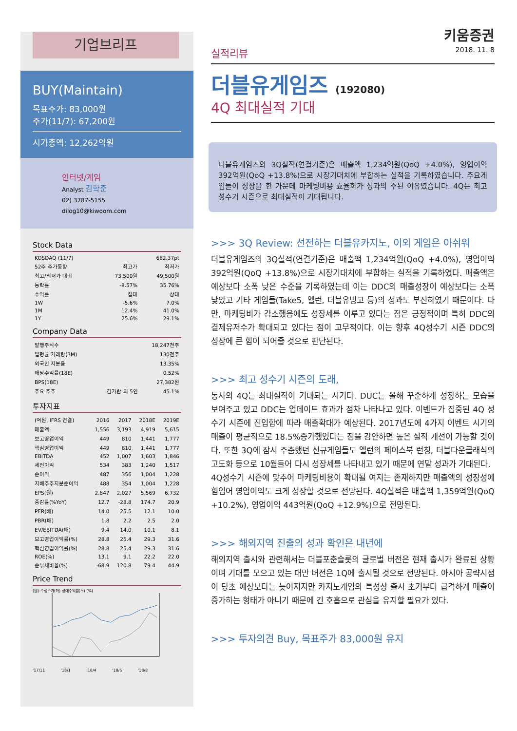기업브리프
BUY(Maintain)
목표주가: 83,000원
주가(11/7): 67,200원
시가총액: 12,262억원
인터넷/게임
Analyst 김학준
02) 3787-5155
dilog10@kiwoom.com
Stock Data
| KOSDAQ (11/7) | | 682.37pt |
| 52주 주가동향 | 최고가 | 최저가 |
| 최고/최저가 대비 | 73,500원 | 49,500원 |
| 등락률 | -8.57% | 35.76% |
| 수익률 | 절대 | 상대 |
| 1W | -5.6% | 7.0% |
| 1M | 12.4% | 41.0% |
| 1Y | 25.6% | 29.1% |
Company Data
| 발행주식수 | | 18,247천주 |
| 일평균 거래량(3M) | | 130천주 |
| 외국인 지분율 | | 13.35% |
| 배당수익률(18E) | | 0.52% |
| BPS(18E) | | 27,382원 |
| 주요 주주 | 김가람 외 5인 | 45.1% |
투자지표
| (억원, IFRS 연결) | 2016 | 2017 | 2018E | 2019E |
| --- | --- | --- | --- | --- |
| 매출액 | 1,556 | 3,193 | 4,919 | 5,615 |
| 보고영업이익 | 449 | 810 | 1,441 | 1,777 |
| 핵심영업이익 | 449 | 810 | 1,441 | 1,777 |
| EBITDA | 452 | 1,007 | 1,603 | 1,846 |
| 세전이익 | 534 | 383 | 1,240 | 1,517 |
| 순이익 | 487 | 356 | 1,004 | 1,228 |
| 지배주주지분순이익 | 488 | 354 | 1,004 | 1,228 |
| EPS(원) | 2,847 | 2,027 | 5,569 | 6,732 |
| 증감률(%YoY) | 12.7 | -28.8 | 174.7 | 20.9 |
| PER(배) | 14.0 | 25.5 | 12.1 | 10.0 |
| PBR(배) | 1.8 | 2.2 | 2.5 | 2.0 |
| EV/EBITDA(배) | 9.4 | 14.0 | 10.1 | 8.1 |
| 보고영업이익률(%) | 28.8 | 25.4 | 29.3 | 31.6 |
| 핵심영업이익률(%) | 28.8 | 25.4 | 29.3 | 31.6 |
| ROE(%) | 13.1 | 9.1 | 22.2 | 22.0 |
| 순부채비율(%) | -68.9 | 120.8 | 79.4 | 44.9 |
Price Trend
(원) 수정주가(좌) 상대수익률(우) (%)
'17/11 '18/1 '18/4 '18/6 '18/8
키움증권
2018. 11. 8
실적리뷰
더블유게임즈 (192080)
4Q 최대실적 기대
더블유게임즈의 3Q실적(연결기준)은 매출액 1,234억원(QoQ +4.0%), 영업이익 392억원(QoQ +13.8%)으로 시장기대치에 부합하는 실적을 기록하였습니다. 주요게임들이 성장을 한 가운데 마케팅비용 효율화가 성과의 주된 이유였습니다. 4Q는 최고 성수기 시즌으로 최대실적이 기대됩니다.
>>> 3Q Review: 선전하는 더블유카지노, 이외 게임은 아쉬워
더블유게임즈의 3Q실적(연결기준)은 매출액 1,234억원(QoQ +4.0%), 영업이익 392억원(QoQ +13.8%)으로 시장기대치에 부합하는 실적을 기록하였다. 매출액은 예상보다 소폭 낮은 수준을 기록하였는데 이는 DDC의 매출성장이 예상보다는 소폭 낮았고 기타 게임들(Take5, 엘런, 더블유빙고 등)의 성과도 부진하였기 때문이다. 다만, 마케팅비가 감소했음에도 성장세를 이루고 있다는 점은 긍정적이며 특히 DDC의 결제유저수가 확대되고 있다는 점이 고무적이다. 이는 향후 4Q성수기 시즌 DDC의 성장에 큰 힘이 되어줄 것으로 판단된다.
>>> 최고 성수기 시즌의 도래,
동사의 4Q는 최대실적이 기대되는 시기다. DUC는 올해 꾸준하게 성장하는 모습을 보여주고 있고 DDC는 업데이트 효과가 점차 나타나고 있다. 이벤트가 집중된 4Q 성수기 시즌에 진입함에 따라 매출확대가 예상된다. 2017년도에 4가지 이벤트 시기의 매출이 평균적으로 18.5%증가했었다는 점을 감안하면 높은 실적 개선이 가능할 것이다. 또한 3Q에 잠시 주춤했던 신규게임들도 엘런의 페이스북 런칭, 더블다운클래식의 고도화 등으로 10월들어 다시 성장세를 나타내고 있기 때문에 연말 성과가 기대된다.
4Q성수기 시즌에 맞추어 마케팅비용이 확대될 여지는 존재하지만 매출액의 성장성에 힘입어 영업이익도 크게 성장할 것으로 전망된다. 4Q실적은 매출액 1,359억원(QoQ +10.2%), 영업이익 443억원(QoQ +12.9%)으로 전망된다.
>>> 해외지역 진출의 성과 확인은 내년에
해외지역 출시와 관련해서는 더블포춘슬롯의 글로벌 버전은 현재 출시가 완료된 상황이며 기대를 모으고 있는 대만 버전은 1Q에 출시될 것으로 전망된다. 아시아 공략시점이 당초 예상보다는 늦어지지만 카지노게임의 특성상 출시 초기부터 급격하게 매출이 증가하는 형태가 아니기 때문에 긴 호흡으로 관심을 유지할 필요가 있다.
>>> 투자의견 Buy, 목표주가 83,000원 유지